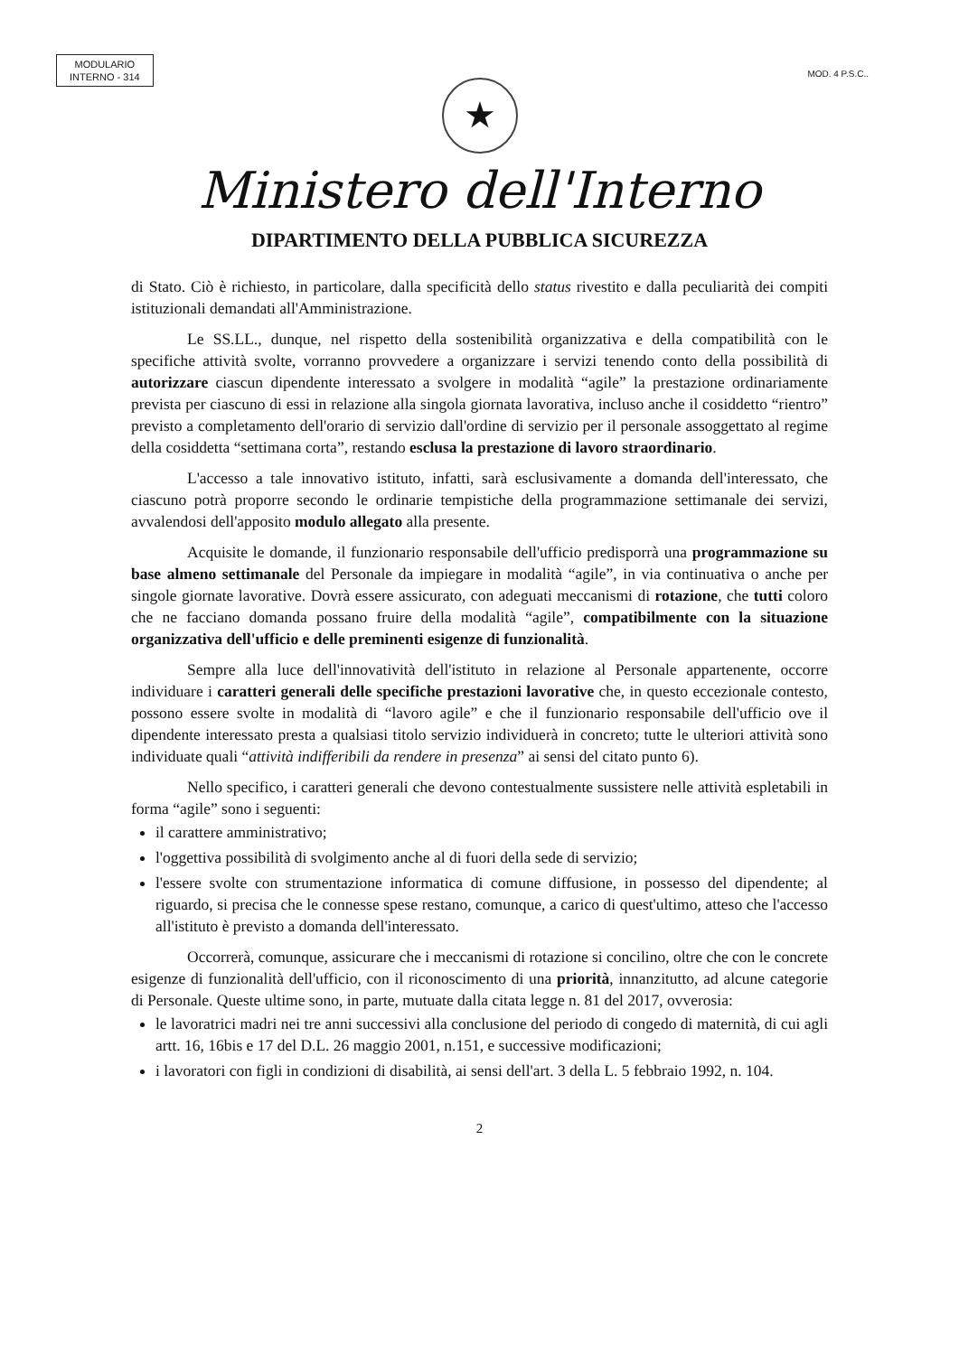MODULARIO
INTERNO - 314
MOD. 4 P.S.C..
★
Ministero dell'Interno
DIPARTIMENTO DELLA PUBBLICA SICUREZZA
di Stato. Ciò è richiesto, in particolare, dalla specificità dello status rivestito e dalla peculiarità dei compiti istituzionali demandati all'Amministrazione.
Le SS.LL., dunque, nel rispetto della sostenibilità organizzativa e della compatibilità con le specifiche attività svolte, vorranno provvedere a organizzare i servizi tenendo conto della possibilità di autorizzare ciascun dipendente interessato a svolgere in modalità “agile” la prestazione ordinariamente prevista per ciascuno di essi in relazione alla singola giornata lavorativa, incluso anche il cosiddetto “rientro” previsto a completamento dell'orario di servizio dall'ordine di servizio per il personale assoggettato al regime della cosiddetta “settimana corta”, restando esclusa la prestazione di lavoro straordinario.
L'accesso a tale innovativo istituto, infatti, sarà esclusivamente a domanda dell'interessato, che ciascuno potrà proporre secondo le ordinarie tempistiche della programmazione settimanale dei servizi, avvalendosi dell'apposito modulo allegato alla presente.
Acquisite le domande, il funzionario responsabile dell'ufficio predisporrà una programmazione su base almeno settimanale del Personale da impiegare in modalità “agile”, in via continuativa o anche per singole giornate lavorative. Dovrà essere assicurato, con adeguati meccanismi di rotazione, che tutti coloro che ne facciano domanda possano fruire della modalità “agile”, compatibilmente con la situazione organizzativa dell'ufficio e delle preminenti esigenze di funzionalità.
Sempre alla luce dell'innovatività dell'istituto in relazione al Personale appartenente, occorre individuare i caratteri generali delle specifiche prestazioni lavorative che, in questo eccezionale contesto, possono essere svolte in modalità di “lavoro agile” e che il funzionario responsabile dell'ufficio ove il dipendente interessato presta a qualsiasi titolo servizio individuerà in concreto; tutte le ulteriori attività sono individuate quali “attività indifferibili da rendere in presenza” ai sensi del citato punto 6).
Nello specifico, i caratteri generali che devono contestualmente sussistere nelle attività espletabili in forma “agile” sono i seguenti:
il carattere amministrativo;
l'oggettiva possibilità di svolgimento anche al di fuori della sede di servizio;
l'essere svolte con strumentazione informatica di comune diffusione, in possesso del dipendente; al riguardo, si precisa che le connesse spese restano, comunque, a carico di quest'ultimo, atteso che l'accesso all'istituto è previsto a domanda dell'interessato.
Occorrerà, comunque, assicurare che i meccanismi di rotazione si concilino, oltre che con le concrete esigenze di funzionalità dell'ufficio, con il riconoscimento di una priorità, innanzitutto, ad alcune categorie di Personale. Queste ultime sono, in parte, mutuate dalla citata legge n. 81 del 2017, ovverosia:
le lavoratrici madri nei tre anni successivi alla conclusione del periodo di congedo di maternità, di cui agli artt. 16, 16bis e 17 del D.L. 26 maggio 2001, n.151, e successive modificazioni;
i lavoratori con figli in condizioni di disabilità, ai sensi dell'art. 3 della L. 5 febbraio 1992, n. 104.
2